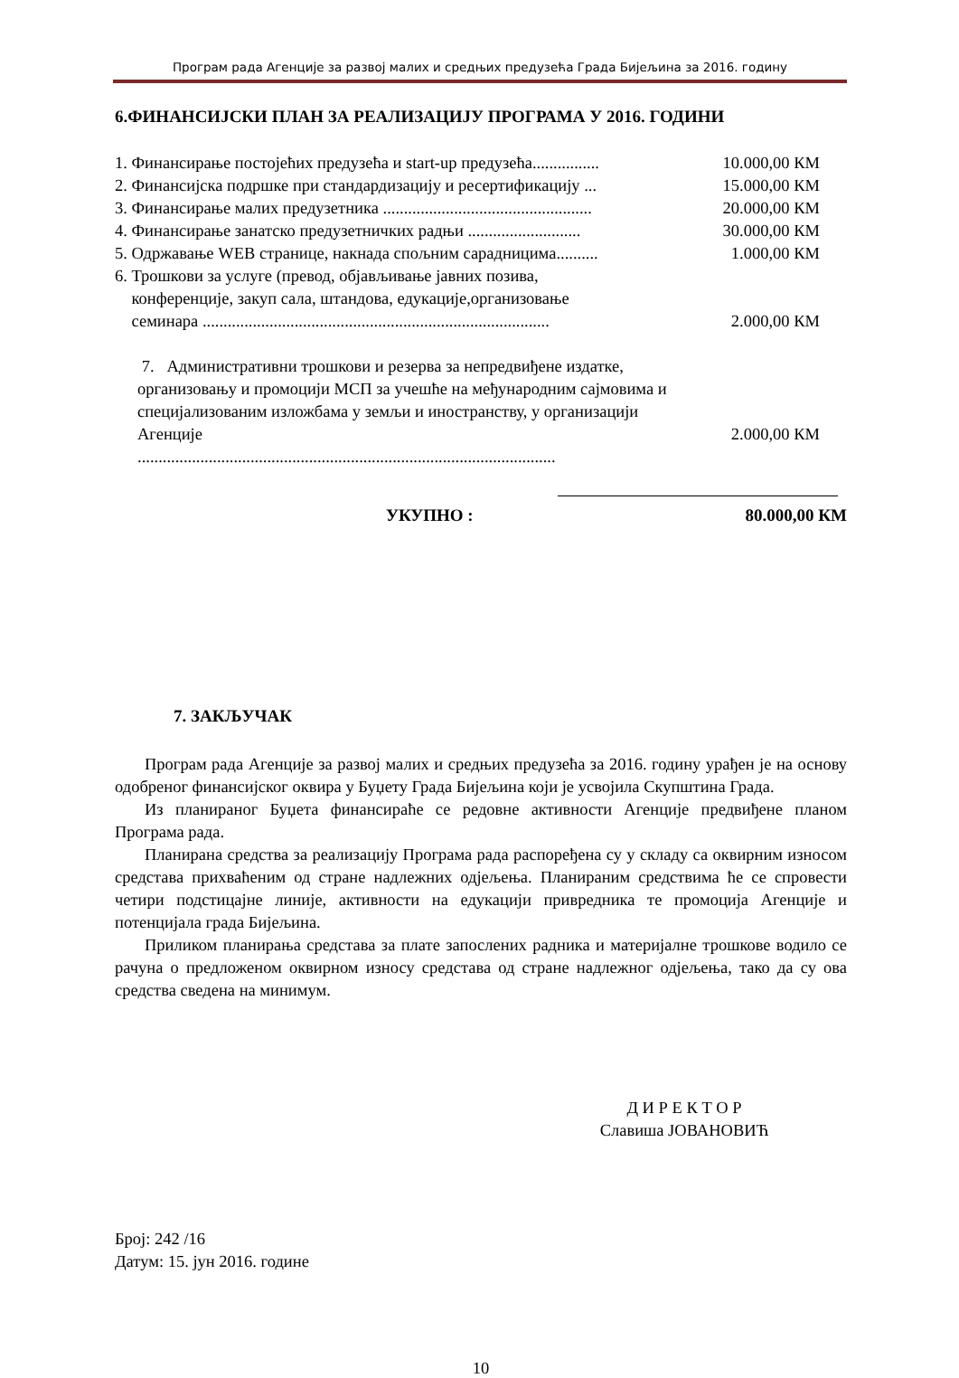Програм рада Агенције за развој малих и средњих предузећа Града Бијељина за 2016. годину
6.ФИНАНСИЈСКИ ПЛАН ЗА РЕАЛИЗАЦИЈУ ПРОГРАМА У 2016. ГОДИНИ
1. Финансирање постојећих предузећа и start-up предузећа................ 10.000,00 КМ
2. Финансијска подршке при стандардизацију и ресертификацију ... 15.000,00 КМ
3. Финансирање малих предузетника .................................................. 20.000,00 КМ
4. Финансирање занатско предузетничких радњи ........................... 30.000,00 КМ
5. Одржавање WEB странице, накнада спољним сарадницима.......... 1.000,00 КМ
6. Трошкови за услуге (превод, објављивање јавних позива,
конференције, закуп сала, штандова, едукације,организовање
семинара ...................................................................................
2.000,00 КМ
7. Административни трошкови и резерва за непредвиђене издатке,
организовању и промоцији МСП за учешће на међународним сајмовима и
специјализованим изложбама у земљи и иностранству, у организацији Агенције
....................................................................................................
2.000,00 КМ
УКУПНО : 80.000,00 КМ
7. ЗАКЉУЧАК
Програм рада Агенције за развој малих и средњих предузећа за 2016. годину урађен је на основу одобреног финансијског оквира у Буџету Града Бијељина који је усвојила Скупштина Града.
Из планираног Буџета финансираће се редовне активности Агенције предвиђене планом Програма рада.
Планирана средства за реализацију Програма рада распоређена су у складу са оквирним износом средстава прихваћеним од стране надлежних одјељења. Планираним средствима ће се спровести четири подстицајне линије, активности на едукацији привредника те промоција Агенције и потенцијала града Бијељина.
Приликом планирања средстава за плате запослених радника и материјалне трошкове водило се рачуна о предложеном оквирном износу средстава од стране надлежног одјељења, тако да су ова средства сведена на минимум.
Д И Р Е К Т О Р
Славиша ЈОВАНОВИЋ
Број: 242 /16
Датум: 15. јун 2016. године
10